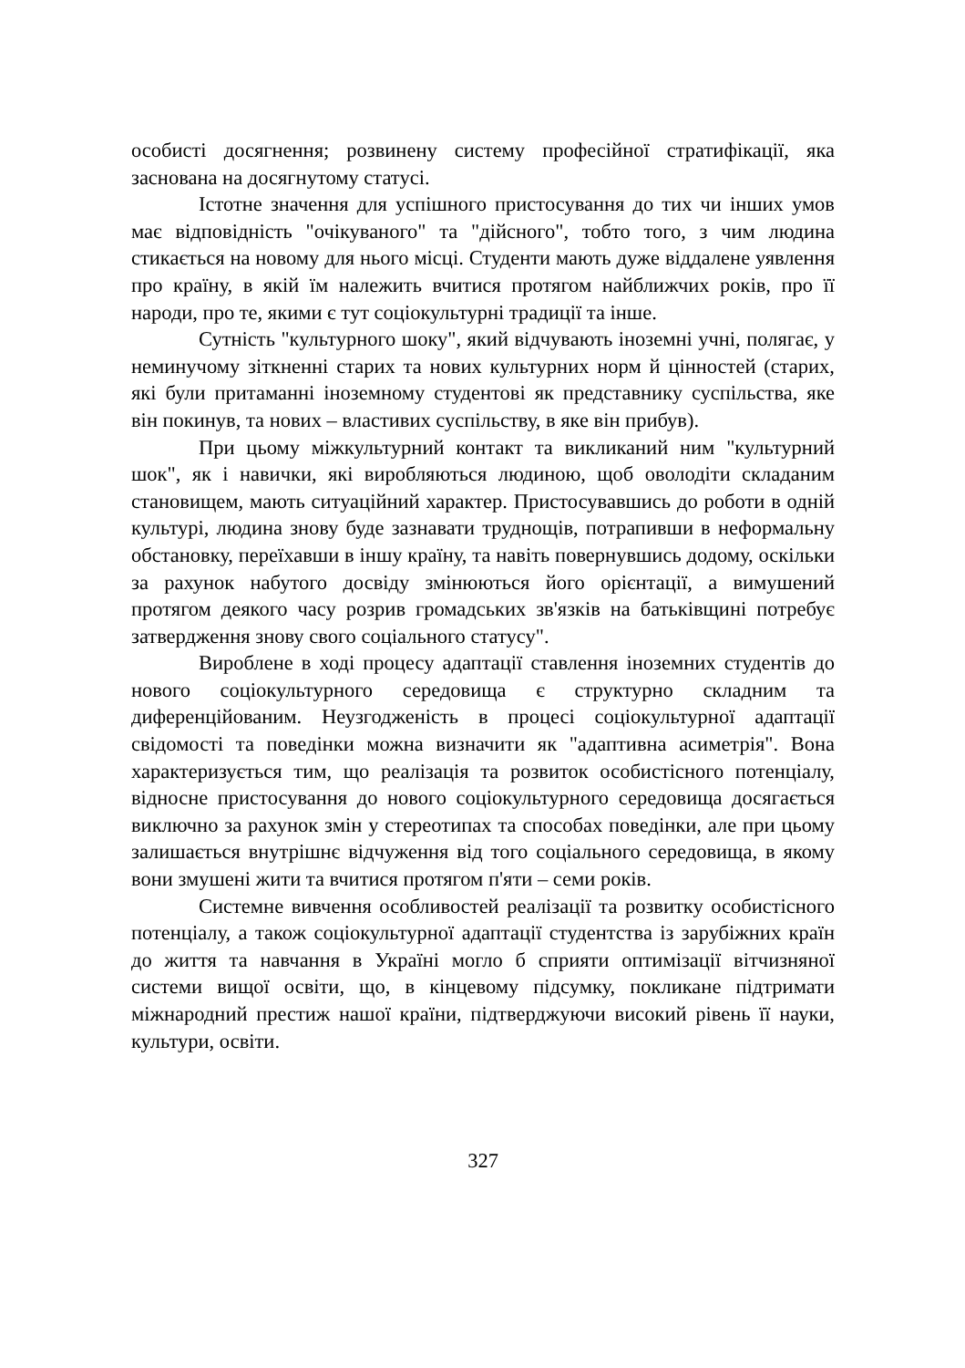особисті досягнення; розвинену систему професійної стратифікації, яка заснована на досягнутому статусі.
Істотне значення для успішного пристосування до тих чи інших умов має відповідність "очікуваного" та "дійсного", тобто того, з чим людина стикається на новому для нього місці. Студенти мають дуже віддалене уявлення про країну, в якій їм належить вчитися протягом найближчих років, про її народи, про те, якими є тут соціокультурні традиції та інше.
Сутність "культурного шоку", який відчувають іноземні учні, полягає, у неминучому зіткненні старих та нових культурних норм й цінностей (старих, які були притаманні іноземному студентові як представнику суспільства, яке він покинув, та нових – властивих суспільству, в яке він прибув).
При цьому міжкультурний контакт та викликаний ним "культурний шок", як і навички, які виробляються людиною, щоб оволодіти складаним становищем, мають ситуаційний характер. Пристосувавшись до роботи в одній культурі, людина знову буде зазнавати труднощів, потрапивши в неформальну обстановку, переїхавши в іншу країну, та навіть повернувшись додому, оскільки за рахунок набутого досвіду змінюються його орієнтації, а вимушений протягом деякого часу розрив громадських зв'язків на батьківщині потребує затвердження знову свого соціального статусу".
Вироблене в ході процесу адаптації ставлення іноземних студентів до нового соціокультурного середовища є структурно складним та диференційованим. Неузгодженість в процесі соціокультурної адаптації свідомості та поведінки можна визначити як "адаптивна асиметрія". Вона характеризується тим, що реалізація та розвиток особистісного потенціалу, відносне пристосування до нового соціокультурного середовища досягається виключно за рахунок змін у стереотипах та способах поведінки, але при цьому залишається внутрішнє відчуження від того соціального середовища, в якому вони змушені жити та вчитися протягом п'яти – семи років.
Системне вивчення особливостей реалізації та розвитку особистісного потенціалу, а також соціокультурної адаптації студентства із зарубіжних країн до життя та навчання в Україні могло б сприяти оптимізації вітчизняної системи вищої освіти, що, в кінцевому підсумку, покликане підтримати міжнародний престиж нашої країни, підтверджуючи високий рівень її науки, культури, освіти.
327